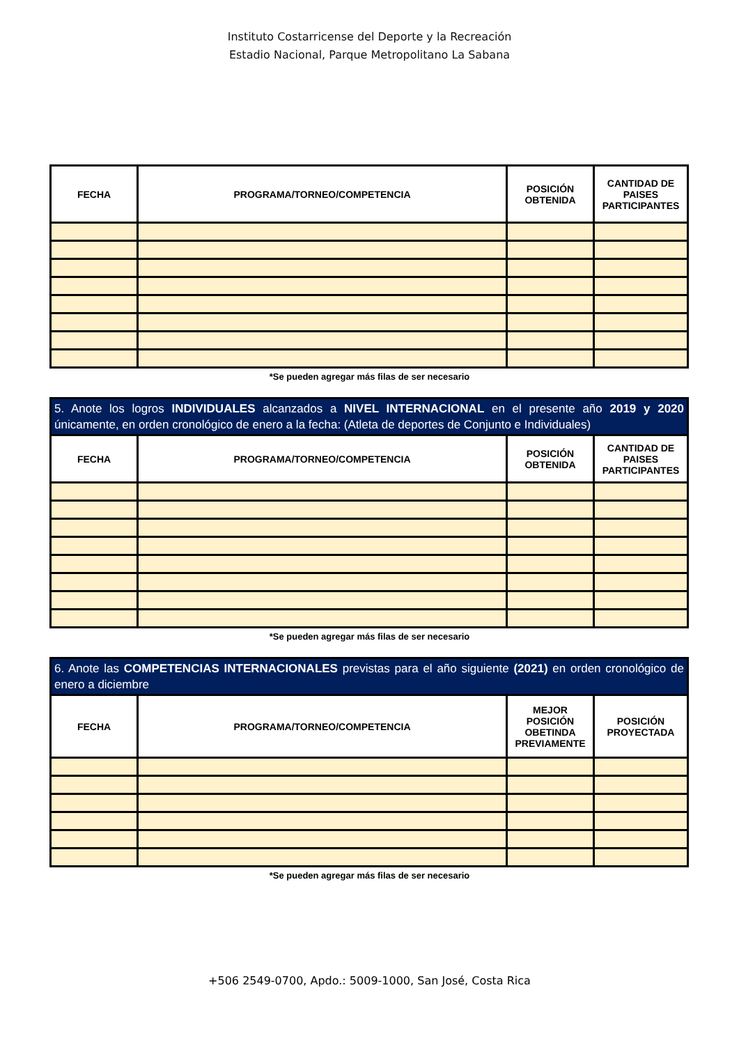Instituto Costarricense del Deporte y la Recreación
Estadio Nacional, Parque Metropolitano La Sabana
| FECHA | PROGRAMA/TORNEO/COMPETENCIA | POSICIÓN OBTENIDA | CANTIDAD DE PAISES PARTICIPANTES |
| --- | --- | --- | --- |
*Se pueden agregar más filas de ser necesario
| 5. Anote los logros INDIVIDUALES alcanzados a NIVEL INTERNACIONAL en el presente año 2019 y 2020 únicamente, en orden cronológico de enero a la fecha: (Atleta de deportes de Conjunto e Individuales) | | | |
| FECHA | PROGRAMA/TORNEO/COMPETENCIA | POSICIÓN OBTENIDA | CANTIDAD DE PAISES PARTICIPANTES |
*Se pueden agregar más filas de ser necesario
| 6. Anote las COMPETENCIAS INTERNACIONALES previstas para el año siguiente (2021) en orden cronológico de enero a diciembre | | | |
| FECHA | PROGRAMA/TORNEO/COMPETENCIA | MEJOR POSICIÓN OBETINDA PREVIAMENTE | POSICIÓN PROYECTADA |
*Se pueden agregar más filas de ser necesario
+506 2549-0700, Apdo.: 5009-1000, San José, Costa Rica